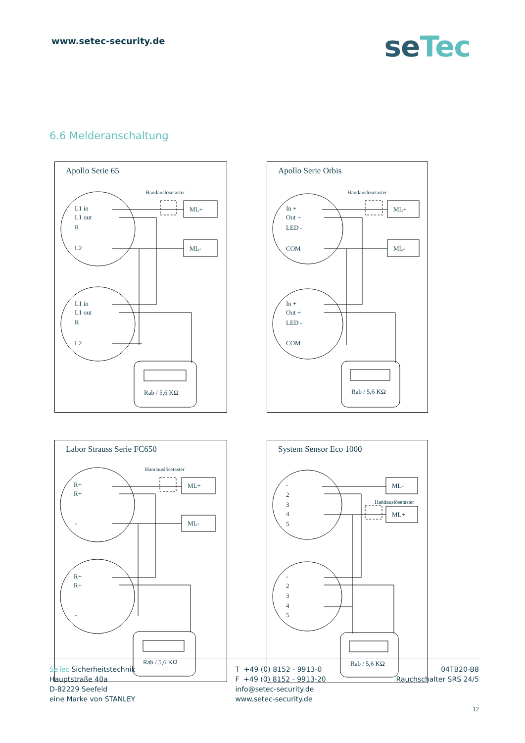www.setec-security.de
seTec
6.6 Melderanschaltung
Apollo Serie 65
Handauslösetaster
ML+
ML-
L1 in
L1 out
R
L2
L1 in
L1 out
R
L2
Rab / 5,6 KΩ
Apollo Serie Orbis
Handauslösetaster
ML+
ML-
In +
Out +
LED -
COM
In +
Out +
LED -
COM
Rab / 5,6 KΩ
Labor Strauss Serie FC650
Handauslösetaster
ML+
ML-
R+
R+
-
R+
R+
-
Rab / 5,6 KΩ
System Sensor Eco 1000
ML-
Handauslösetaster
ML+
-
2
3
4
5
-
2
3
4
5
Rab / 5,6 KΩ
SeTec Sicherheitstechnik
Hauptstraße 40a
D-82229 Seefeld
eine Marke von STANLEY
T +49 (0) 8152 - 9913-0
F +49 (0) 8152 - 9913-20
info@setec-security.de
www.setec-security.de
04TB20-B8
Rauchschalter SRS 24/5
12